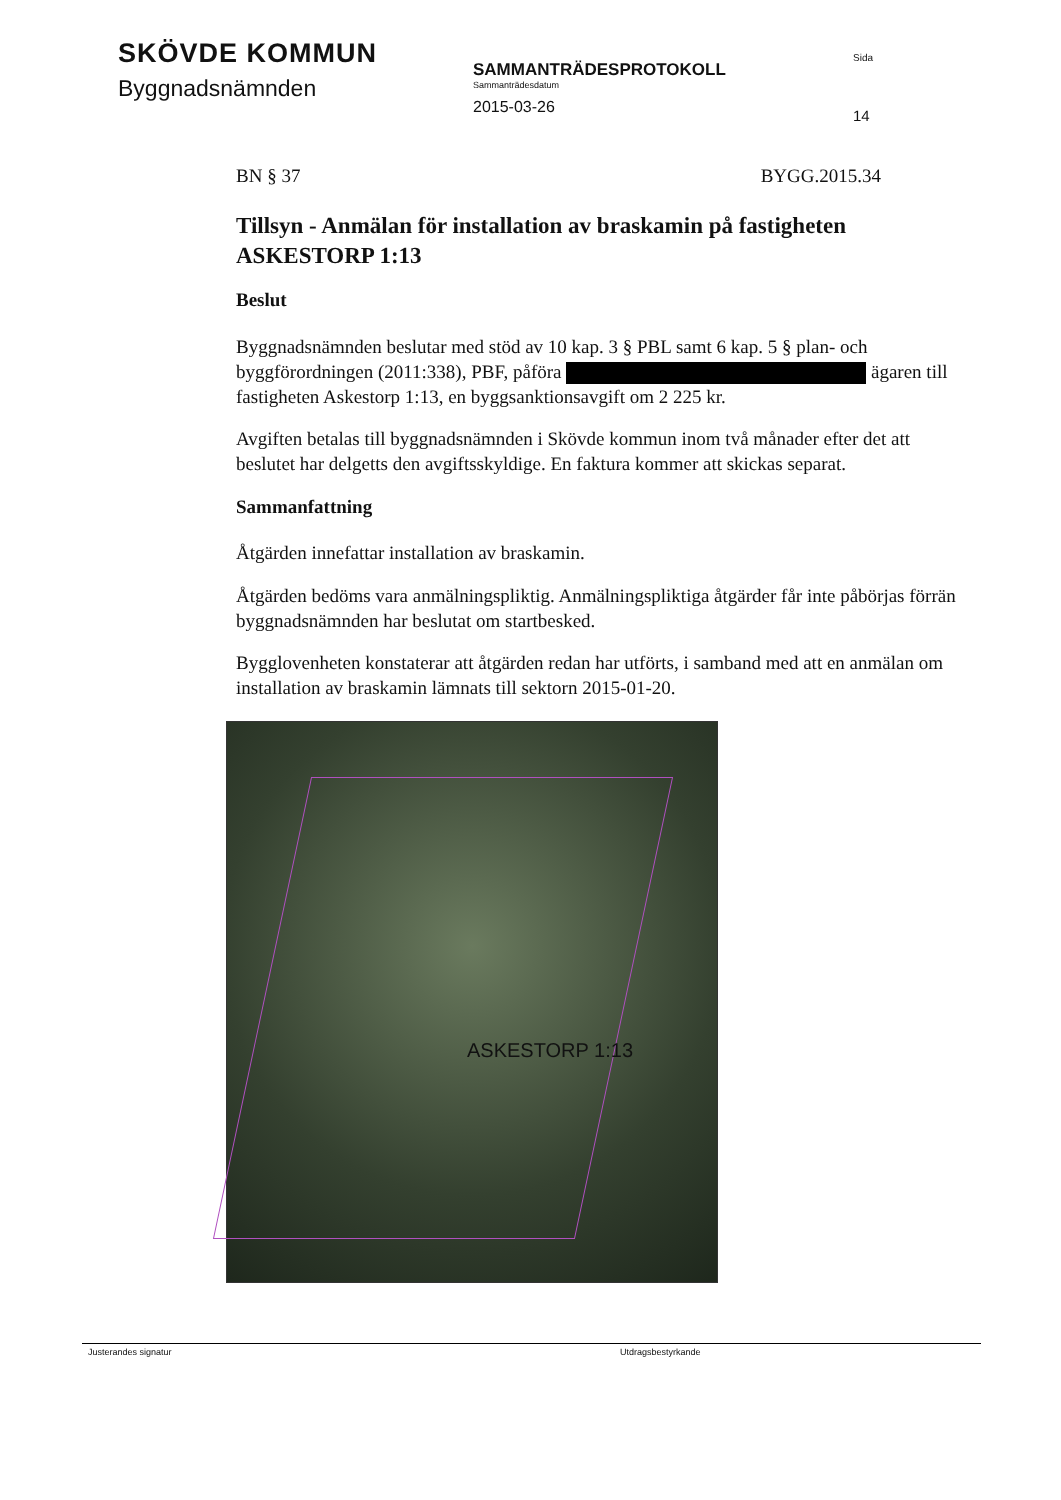SKÖVDE KOMMUN
Byggnadsnämnden
SAMMANTRÄDESPROTOKOLL
Sammanträdesdatum
2015-03-26
Sida
14
BN § 37 BYGG.2015.34
Tillsyn - Anmälan för installation av braskamin på fastigheten ASKESTORP 1:13
Beslut
Byggnadsnämnden beslutar med stöd av 10 kap. 3 § PBL samt 6 kap. 5 § plan- och byggförordningen (2011:338), PBF, påföra ägaren till fastigheten Askestorp 1:13, en byggsanktionsavgift om 2 225 kr.
Avgiften betalas till byggnadsnämnden i Skövde kommun inom två månader efter det att beslutet har delgetts den avgiftsskyldige. En faktura kommer att skickas separat.
Sammanfattning
Åtgärden innefattar installation av braskamin.
Åtgärden bedöms vara anmälningspliktig. Anmälningspliktiga åtgärder får inte påbörjas förrän byggnadsnämnden har beslutat om startbesked.
Bygglovenheten konstaterar att åtgärden redan har utförts, i samband med att en anmälan om installation av braskamin lämnats till sektorn 2015-01-20.
ASKESTORP 1:13
Justerandes signatur Utdragsbestyrkande